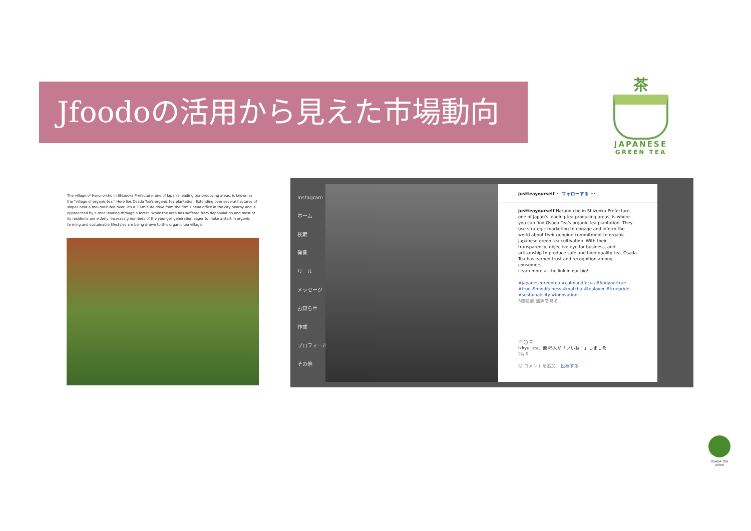Jfoodoの活用から見えた市場動向
茶
JAPANESE
GREEN TEA
The village of Haruno-cho in Shizuoka Prefecture, one of Japan's leading tea-producing areas, is known as the "village of organic tea." Here lies Osada Tea's organic tea plantation. Extending over several hectares of slopes near a mountain-fed river, it's a 30-minute drive from the firm's head office in the city nearby and is approached by a road leading through a forest. While the area has suffered from depopulation and most of its residents are elderly, increasing numbers of the younger generation eager to make a start in organic farming and sustainable lifestyles are being drawn to this organic tea village.
Instagram
ホーム
検索
発見
リール
メッセージ
お知らせ
作成
プロフィール
その他
justteayourself ・ フォローする ···
justteayourself Haruno-cho in Shizuoka Prefecture, one of Japan's leading tea-producing areas, is where you can find Osada Tea's organic tea plantation. They use strategic marketing to engage and inform the world about their genuine commitment to organic Japanese green tea cultivation. With their transparency, objective eye for business, and artisanship to produce safe and high-quality tea, Osada Tea has earned trust and recognition among consumers.
Learn more at the link in our bio!
#japanesegreentea #calmandfocus #findyourtrue #true #mindfulness #matcha #tealover #truepride #sustainability #innovation
3週間前 翻訳を見る
♡ ◯ ▽
ikkyu_tea、他45人が「いいね！」しました
2月6
☺ コメントを追加... 投稿する
OSADA TEA
JAPAN